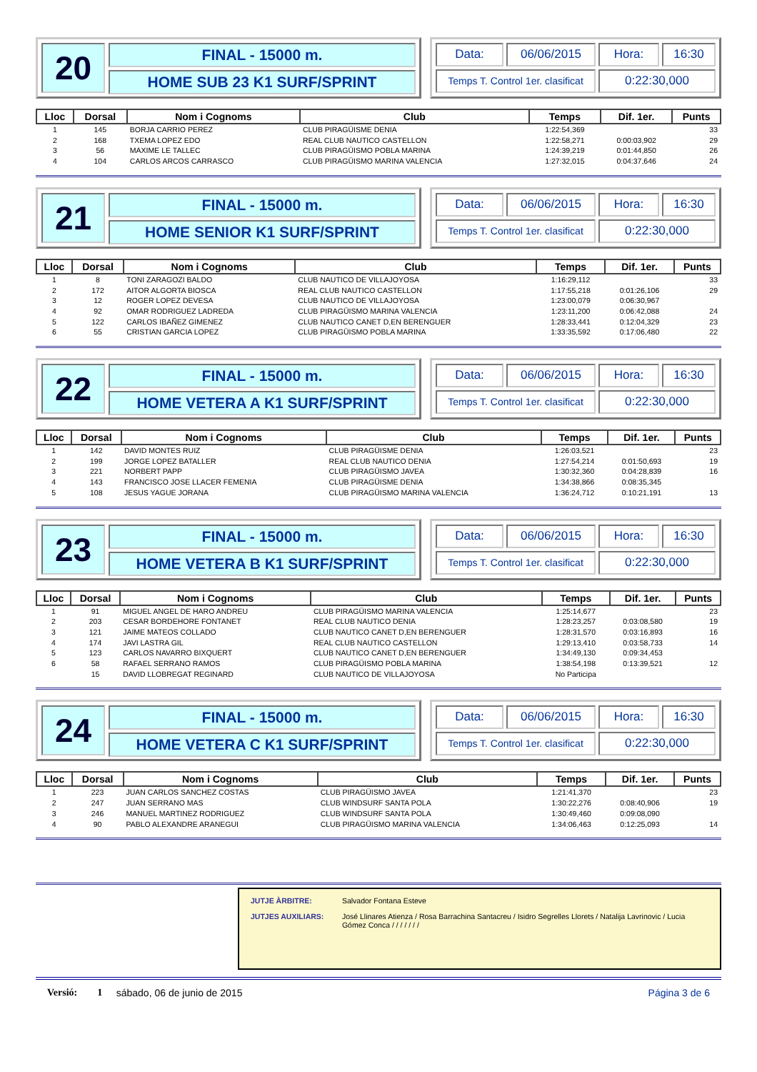20
FINAL - 15000 m.
HOME SUB 23 K1 SURF/SPRINT
Data:
06/06/2015
Hora:
16:30
Temps T. Control 1er. clasificat
0:22:30,000
| Lloc | Dorsal | Nom i Cognoms | Club | Temps | Dif. 1er. | Punts |
| --- | --- | --- | --- | --- | --- | --- |
| 1 | 145 | BORJA CARRIO PEREZ | CLUB PIRAGÜISME DENIA | 1:22:54,369 | | 33 |
| 2 | 168 | TXEMA LOPEZ EDO | REAL CLUB NAUTICO CASTELLON | 1:22:58,271 | 0:00:03,902 | 29 |
| 3 | 56 | MAXIME LE TALLEC | CLUB PIRAGÜISMO POBLA MARINA | 1:24:39,219 | 0:01:44,850 | 26 |
| 4 | 104 | CARLOS ARCOS CARRASCO | CLUB PIRAGÜISMO MARINA VALENCIA | 1:27:32,015 | 0:04:37,646 | 24 |
21
FINAL - 15000 m.
HOME SENIOR K1 SURF/SPRINT
Data:
06/06/2015
Hora:
16:30
Temps T. Control 1er. clasificat
0:22:30,000
| Lloc | Dorsal | Nom i Cognoms | Club | Temps | Dif. 1er. | Punts |
| --- | --- | --- | --- | --- | --- | --- |
| 1 | 8 | TONI ZARAGOZI BALDO | CLUB NAUTICO DE VILLAJOYOSA | 1:16:29,112 | | 33 |
| 2 | 172 | AITOR ALGORTA BIOSCA | REAL CLUB NAUTICO CASTELLON | 1:17:55,218 | 0:01:26,106 | 29 |
| 3 | 12 | ROGER LOPEZ DEVESA | CLUB NAUTICO DE VILLAJOYOSA | 1:23:00,079 | 0:06:30,967 | |
| 4 | 92 | OMAR RODRIGUEZ LADREDA | CLUB PIRAGÜISMO MARINA VALENCIA | 1:23:11,200 | 0:06:42,088 | 24 |
| 5 | 122 | CARLOS IBAÑEZ GIMENEZ | CLUB NAUTICO CANET D,EN BERENGUER | 1:28:33,441 | 0:12:04,329 | 23 |
| 6 | 55 | CRISTIAN GARCIA LOPEZ | CLUB PIRAGÜISMO POBLA MARINA | 1:33:35,592 | 0:17:06,480 | 22 |
22
FINAL - 15000 m.
HOME VETERA A K1 SURF/SPRINT
Data:
06/06/2015
Hora:
16:30
Temps T. Control 1er. clasificat
0:22:30,000
| Lloc | Dorsal | Nom i Cognoms | Club | Temps | Dif. 1er. | Punts |
| --- | --- | --- | --- | --- | --- | --- |
| 1 | 142 | DAVID MONTES RUIZ | CLUB PIRAGÜISME DENIA | 1:26:03,521 | | 23 |
| 2 | 199 | JORGE LOPEZ BATALLER | REAL CLUB NAUTICO DENIA | 1:27:54,214 | 0:01:50,693 | 19 |
| 3 | 221 | NORBERT PAPP | CLUB PIRAGÜISMO JAVEA | 1:30:32,360 | 0:04:28,839 | 16 |
| 4 | 143 | FRANCISCO JOSE LLACER FEMENIA | CLUB PIRAGÜISME DENIA | 1:34:38,866 | 0:08:35,345 | |
| 5 | 108 | JESUS YAGUE JORANA | CLUB PIRAGÜISMO MARINA VALENCIA | 1:36:24,712 | 0:10:21,191 | 13 |
23
FINAL - 15000 m.
HOME VETERA B K1 SURF/SPRINT
Data:
06/06/2015
Hora:
16:30
Temps T. Control 1er. clasificat
0:22:30,000
| Lloc | Dorsal | Nom i Cognoms | Club | Temps | Dif. 1er. | Punts |
| --- | --- | --- | --- | --- | --- | --- |
| 1 | 91 | MIGUEL ANGEL DE HARO ANDREU | CLUB PIRAGÜISMO MARINA VALENCIA | 1:25:14,677 | | 23 |
| 2 | 203 | CESAR BORDEHORE FONTANET | REAL CLUB NAUTICO DENIA | 1:28:23,257 | 0:03:08,580 | 19 |
| 3 | 121 | JAIME MATEOS COLLADO | CLUB NAUTICO CANET D,EN BERENGUER | 1:28:31,570 | 0:03:16,893 | 16 |
| 4 | 174 | JAVI LASTRA GIL | REAL CLUB NAUTICO CASTELLON | 1:29:13,410 | 0:03:58,733 | 14 |
| 5 | 123 | CARLOS NAVARRO BIXQUERT | CLUB NAUTICO CANET D,EN BERENGUER | 1:34:49,130 | 0:09:34,453 | |
| 6 | 58 | RAFAEL SERRANO RAMOS | CLUB PIRAGÜISMO POBLA MARINA | 1:38:54,198 | 0:13:39,521 | 12 |
| | 15 | DAVID LLOBREGAT REGINARD | CLUB NAUTICO DE VILLAJOYOSA | No Participa | | |
24
FINAL - 15000 m.
HOME VETERA C K1 SURF/SPRINT
Data:
06/06/2015
Hora:
16:30
Temps T. Control 1er. clasificat
0:22:30,000
| Lloc | Dorsal | Nom i Cognoms | Club | Temps | Dif. 1er. | Punts |
| --- | --- | --- | --- | --- | --- | --- |
| 1 | 223 | JUAN CARLOS SANCHEZ COSTAS | CLUB PIRAGÜISMO JAVEA | 1:21:41,370 | | 23 |
| 2 | 247 | JUAN SERRANO MAS | CLUB WINDSURF SANTA POLA | 1:30:22,276 | 0:08:40,906 | 19 |
| 3 | 246 | MANUEL MARTINEZ RODRIGUEZ | CLUB WINDSURF SANTA POLA | 1:30:49,460 | 0:09:08,090 | |
| 4 | 90 | PABLO ALEXANDRE ARANEGUI | CLUB PIRAGÜISMO MARINA VALENCIA | 1:34:06,463 | 0:12:25,093 | 14 |
JUTJE ÀRBITRE: Salvador Fontana Esteve
JUTJES AUXILIARS: José Llinares Atienza / Rosa Barrachina Santacreu / Isidro Segrelles Llorets / Natalija Lavrinovic / Lucia Gómez Conca / / / / / / /
Versió: 1 sábado, 06 de junio de 2015 Página 3 de 6